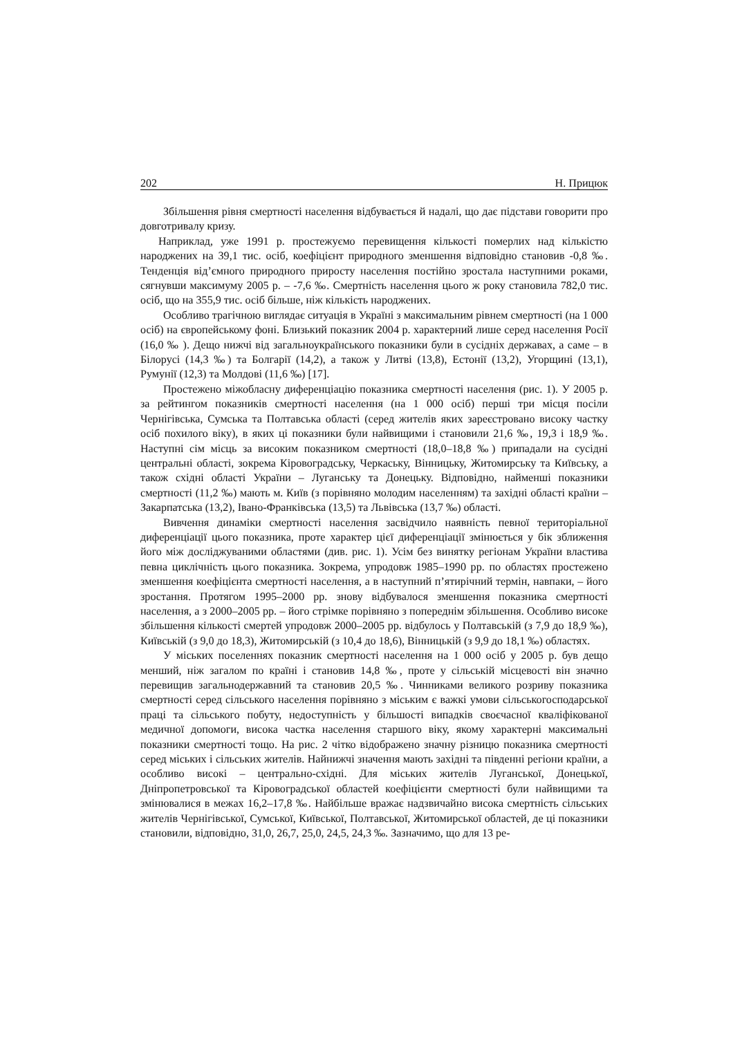202 Н. Прицюк
Збільшення рівня смертності населення відбувається й надалі, що дає підстави говорити про довготривалу кризу.
Наприклад, уже 1991 р. простежуємо перевищення кількості померлих над кількістю народжених на 39,1 тис. осіб, коефіцієнт природного зменшення відповідно становив -0,8 ‰. Тенденція від’ємного природного приросту населення постійно зростала наступними роками, сягнувши максимуму 2005 р. – -7,6 ‰. Смертність населення цього ж року становила 782,0 тис. осіб, що на 355,9 тис. осіб більше, ніж кількість народжених.
Особливо трагічною виглядає ситуація в Україні з максимальним рівнем смертності (на 1 000 осіб) на європейському фоні. Близький показник 2004 р. характерний лише серед населення Росії (16,0 ‰ ). Дещо нижчі від загальноукраїнського показники були в сусідніх державах, а саме – в Білорусі (14,3 ‰) та Болгарії (14,2), а також у Литві (13,8), Естонії (13,2), Угорщині (13,1), Румунії (12,3) та Молдові (11,6 ‰) [17].
Простежено міжобласну диференціацію показника смертності населення (рис. 1). У 2005 р. за рейтингом показників смертності населення (на 1 000 осіб) перші три місця посіли Чернігівська, Сумська та Полтавська області (серед жителів яких зареєстровано високу частку осіб похилого віку), в яких ці показники були найвищими і становили 21,6 ‰, 19,3 і 18,9 ‰. Наступні сім місць за високим показником смертності (18,0–18,8 ‰) припадали на сусідні центральні області, зокрема Кіровоградську, Черкаську, Вінницьку, Житомирську та Київську, а також східні області України – Луганську та Донецьку. Відповідно, найменші показники смертності (11,2 ‰) мають м. Київ (з порівняно молодим населенням) та західні області країни – Закарпатська (13,2), Івано-Франківська (13,5) та Львівська (13,7 ‰) області.
Вивчення динаміки смертності населення засвідчило наявність певної територіальної диференціації цього показника, проте характер цієї диференціації змінюється у бік зближення його між досліджуваними областями (див. рис. 1). Усім без винятку регіонам України властива певна циклічність цього показника. Зокрема, упродовж 1985–1990 рр. по областях простежено зменшення коефіцієнта смертності населення, а в наступний п’ятирічний термін, навпаки, – його зростання. Протягом 1995–2000 рр. знову відбувалося зменшення показника смертності населення, а з 2000–2005 рр. – його стрімке порівняно з попереднім збільшення. Особливо високе збільшення кількості смертей упродовж 2000–2005 рр. відбулось у Полтавській (з 7,9 до 18,9 ‰), Київській (з 9,0 до 18,3), Житомирській (з 10,4 до 18,6), Вінницькій (з 9,9 до 18,1 ‰) областях.
У міських поселеннях показник смертності населення на 1 000 осіб у 2005 р. був дещо менший, ніж загалом по країні і становив 14,8 ‰, проте у сільській місцевості він значно перевищив загальнодержавний та становив 20,5 ‰. Чинниками великого розриву показника смертності серед сільського населення порівняно з міським є важкі умови сільськогосподарської праці та сільського побуту, недоступність у більшості випадків своєчасної кваліфікованої медичної допомоги, висока частка населення старшого віку, якому характерні максимальні показники смертності тощо. На рис. 2 чітко відображено значну різницю показника смертності серед міських і сільських жителів. Найнижчі значення мають західні та південні регіони країни, а особливо високі – центрально-східні. Для міських жителів Луганської, Донецької, Дніпропетровської та Кіровоградської областей коефіцієнти смертності були найвищими та змінювалися в межах 16,2–17,8 ‰. Найбільше вражає надзвичайно висока смертність сільських жителів Чернігівської, Сумської, Київської, Полтавської, Житомирської областей, де ці показники становили, відповідно, 31,0, 26,7, 25,0, 24,5, 24,3 ‰. Зазначимо, що для 13 ре-